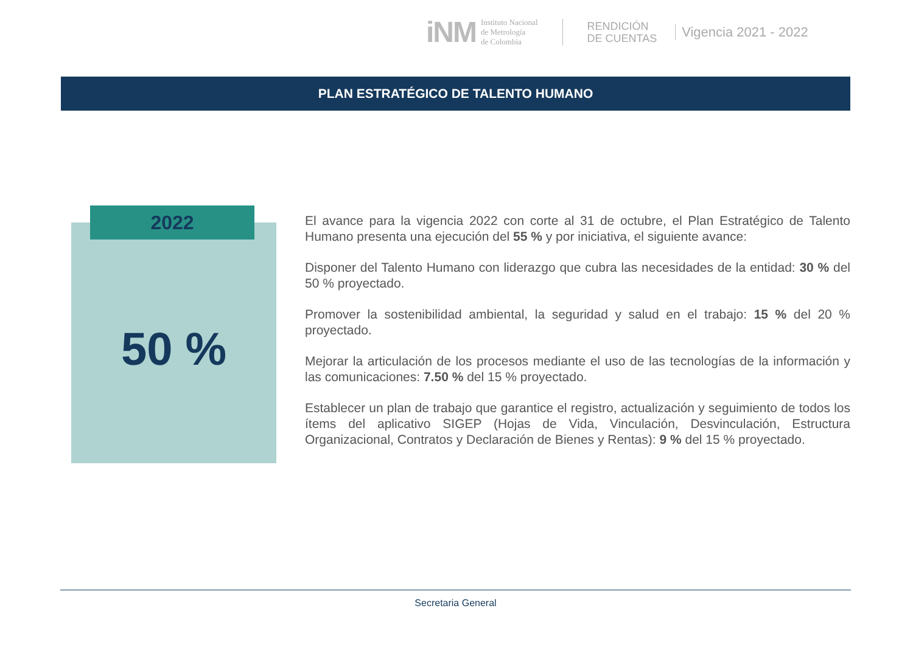iNM
Instituto Nacional
de Metrología
de Colombia
RENDICIÓN
DE CUENTAS
Vigencia 2021 - 2022
PLAN ESTRATÉGICO DE TALENTO HUMANO
2022
50 %
El avance para la vigencia 2022 con corte al 31 de octubre, el Plan Estratégico de Talento Humano presenta una ejecución del 55 % y por iniciativa, el siguiente avance:
Disponer del Talento Humano con liderazgo que cubra las necesidades de la entidad: 30 % del 50 % proyectado.
Promover la sostenibilidad ambiental, la seguridad y salud en el trabajo: 15 % del 20 % proyectado.
Mejorar la articulación de los procesos mediante el uso de las tecnologías de la información y las comunicaciones: 7.50 % del 15 % proyectado.
Establecer un plan de trabajo que garantice el registro, actualización y seguimiento de todos los ítems del aplicativo SIGEP (Hojas de Vida, Vinculación, Desvinculación, Estructura Organizacional, Contratos y Declaración de Bienes y Rentas): 9 % del 15 % proyectado.
Secretaria General